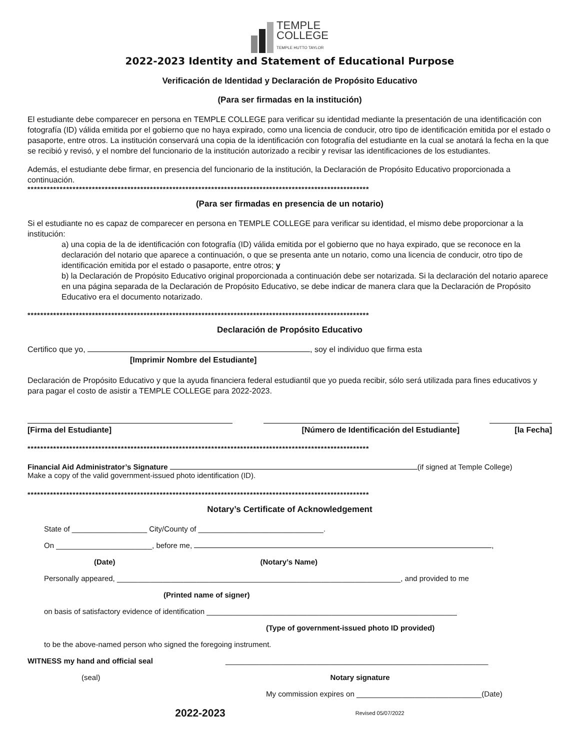TEMPLE
COLLEGE
TEMPLE HUTTO TAYLOR
2022-2023 Identity and Statement of Educational Purpose
Verificación de Identidad y Declaración de Propósito Educativo
(Para ser firmadas en la institución)
El estudiante debe comparecer en persona en TEMPLE COLLEGE para verificar su identidad mediante la presentación de una identificación con fotografía (ID) válida emitida por el gobierno que no haya expirado, como una licencia de conducir, otro tipo de identificación emitida por el estado o pasaporte, entre otros. La institución conservará una copia de la identificación con fotografía del estudiante en la cual se anotará la fecha en la que se recibió y revisó, y el nombre del funcionario de la institución autorizado a recibir y revisar las identificaciones de los estudiantes.
Además, el estudiante debe firmar, en presencia del funcionario de la institución, la Declaración de Propósito Educativo proporcionada a continuación.
**********************************************************************************************************
(Para ser firmadas en presencia de un notario)
Si el estudiante no es capaz de comparecer en persona en TEMPLE COLLEGE para verificar su identidad, el mismo debe proporcionar a la institución:
a) una copia de la de identificación con fotografía (ID) válida emitida por el gobierno que no haya expirado, que se reconoce en la declaración del notario que aparece a continuación, o que se presenta ante un notario, como una licencia de conducir, otro tipo de identificación emitida por el estado o pasaporte, entre otros; y
b) la Declaración de Propósito Educativo original proporcionada a continuación debe ser notarizada. Si la declaración del notario aparece en una página separada de la Declaración de Propósito Educativo, se debe indicar de manera clara que la Declaración de Propósito Educativo era el documento notarizado.
**********************************************************************************************************
Declaración de Propósito Educativo
Certifico que yo, , soy el individuo que firma esta
[Imprimir Nombre del Estudiante]
Declaración de Propósito Educativo y que la ayuda financiera federal estudiantil que yo pueda recibir, sólo será utilizada para fines educativos y para pagar el costo de asistir a TEMPLE COLLEGE para 2022-2023.
[Firma del Estudiante] [Número de Identificación del Estudiante] [la Fecha]
**********************************************************************************************************
Financial Aid Administrator’s Signature (if signed at Temple College)
Make a copy of the valid government-issued photo identification (ID).
**********************************************************************************************************
Notary’s Certificate of Acknowledgement
State of __________________ City/County of ______________________________.
On _______________________, before me, ,
(Date) (Notary’s Name)
Personally appeared, ____________________________________________________________________, and provided to me
(Printed name of signer)
on basis of satisfactory evidence of identification ____________________________________________________________
(Type of government-issued photo ID provided)
to be the above-named person who signed the foregoing instrument.
WITNESS my hand and official seal _______________________________________________________________
(seal) Notary signature
My commission expires on ______________________________(Date)
2022-2023 Revised 05/07/2022